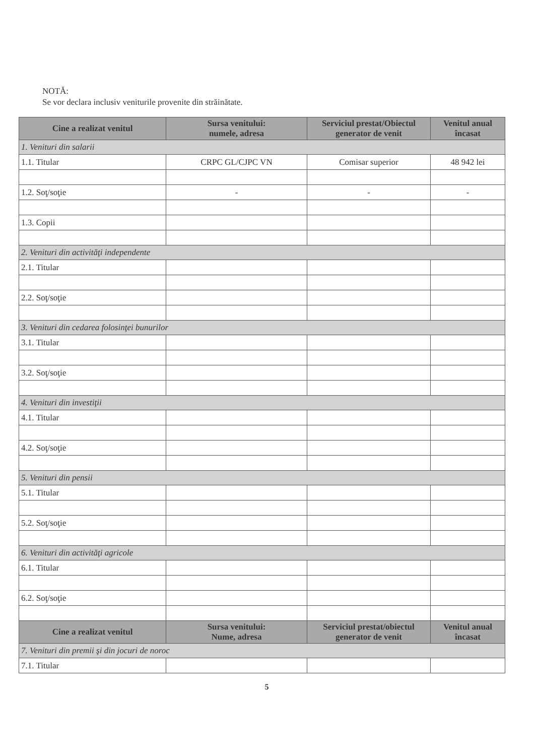NOTĂ:
Se vor declara inclusiv veniturile provenite din străinătate.
| Cine a realizat venitul | Sursa venitului: numele, adresa | Serviciul prestat/Obiectul generator de venit | Venitul anual încasat |
| --- | --- | --- | --- |
| 1. Venituri din salarii | | | |
| 1.1. Titular | CRPC GL/CJPC VN | Comisar superior | 48 942 lei |
| 1.2. Soţ/soţie | - | - | - |
| 1.3. Copii | | | |
| 2. Venituri din activităţi independente | | | |
| 2.1. Titular | | | |
| 2.2. Soţ/soţie | | | |
| 3. Venituri din cedarea folosinţei bunurilor | | | |
| 3.1. Titular | | | |
| 3.2. Soţ/soţie | | | |
| 4. Venituri din investiţii | | | |
| 4.1. Titular | | | |
| 4.2. Soţ/soţie | | | |
| 5. Venituri din pensii | | | |
| 5.1. Titular | | | |
| 5.2. Soţ/soţie | | | |
| 6. Venituri din activităţi agricole | | | |
| 6.1. Titular | | | |
| 6.2. Soţ/soţie | | | |
| Cine a realizat venitul | Sursa venitului: Nume, adresa | Serviciul prestat/obiectul generator de venit | Venitul anual încasat |
| 7. Venituri din premii şi din jocuri de noroc | | | |
| 7.1. Titular | | | |
5